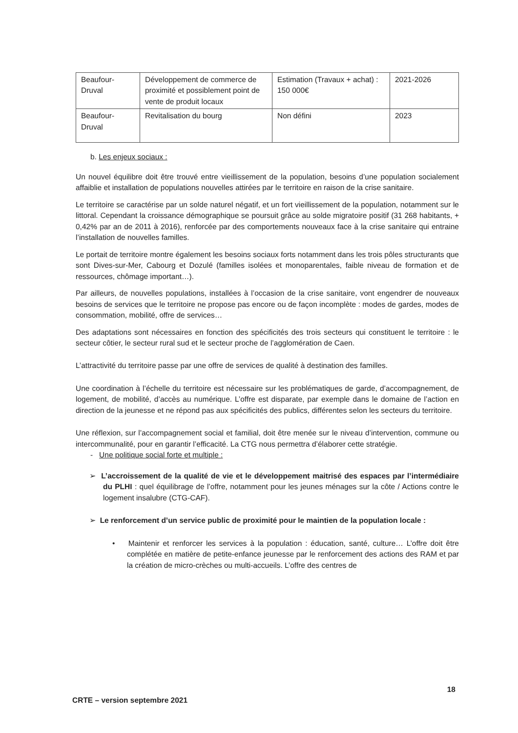| Beaufour-Druval | Développement de commerce de proximité et possiblement point de vente de produit locaux | Estimation (Travaux + achat) : 150 000€ | 2021-2026 |
| Beaufour-Druval | Revitalisation du bourg | Non défini | 2023 |
b. Les enjeux sociaux :
Un nouvel équilibre doit être trouvé entre vieillissement de la population, besoins d’une population socialement affaiblie et installation de populations nouvelles attirées par le territoire en raison de la crise sanitaire.
Le territoire se caractérise par un solde naturel négatif, et un fort vieillissement de la population, notamment sur le littoral. Cependant la croissance démographique se poursuit grâce au solde migratoire positif (31 268 habitants, + 0,42% par an de 2011 à 2016), renforcée par des comportements nouveaux face à la crise sanitaire qui entraine l’installation de nouvelles familles.
Le portait de territoire montre également les besoins sociaux forts notamment dans les trois pôles structurants que sont Dives-sur-Mer, Cabourg et Dozulé (familles isolées et monoparentales, faible niveau de formation et de ressources, chômage important…).
Par ailleurs, de nouvelles populations, installées à l’occasion de la crise sanitaire, vont engendrer de nouveaux besoins de services que le territoire ne propose pas encore ou de façon incomplète : modes de gardes, modes de consommation, mobilité, offre de services…
Des adaptations sont nécessaires en fonction des spécificités des trois secteurs qui constituent le territoire : le secteur côtier, le secteur rural sud et le secteur proche de l’agglomération de Caen.
L’attractivité du territoire passe par une offre de services de qualité à destination des familles.
Une coordination à l’échelle du territoire est nécessaire sur les problématiques de garde, d’accompagnement, de logement, de mobilité, d’accès au numérique. L’offre est disparate, par exemple dans le domaine de l’action en direction de la jeunesse et ne répond pas aux spécificités des publics, différentes selon les secteurs du territoire.
Une réflexion, sur l’accompagnement social et familial, doit être menée sur le niveau d’intervention, commune ou intercommunalité, pour en garantir l’efficacité. La CTG nous permettra d’élaborer cette stratégie.
- Une politique social forte et multiple :
➢ L’accroissement de la qualité de vie et le développement maitrisé des espaces par l’intermédiaire du PLHI : quel équilibrage de l’offre, notamment pour les jeunes ménages sur la côte / Actions contre le logement insalubre (CTG-CAF).
➢ Le renforcement d’un service public de proximité pour le maintien de la population locale :
• Maintenir et renforcer les services à la population : éducation, santé, culture… L’offre doit être complétée en matière de petite-enfance jeunesse par le renforcement des actions des RAM et par la création de micro-crèches ou multi-accueils. L’offre des centres de
18
CRTE – version septembre 2021